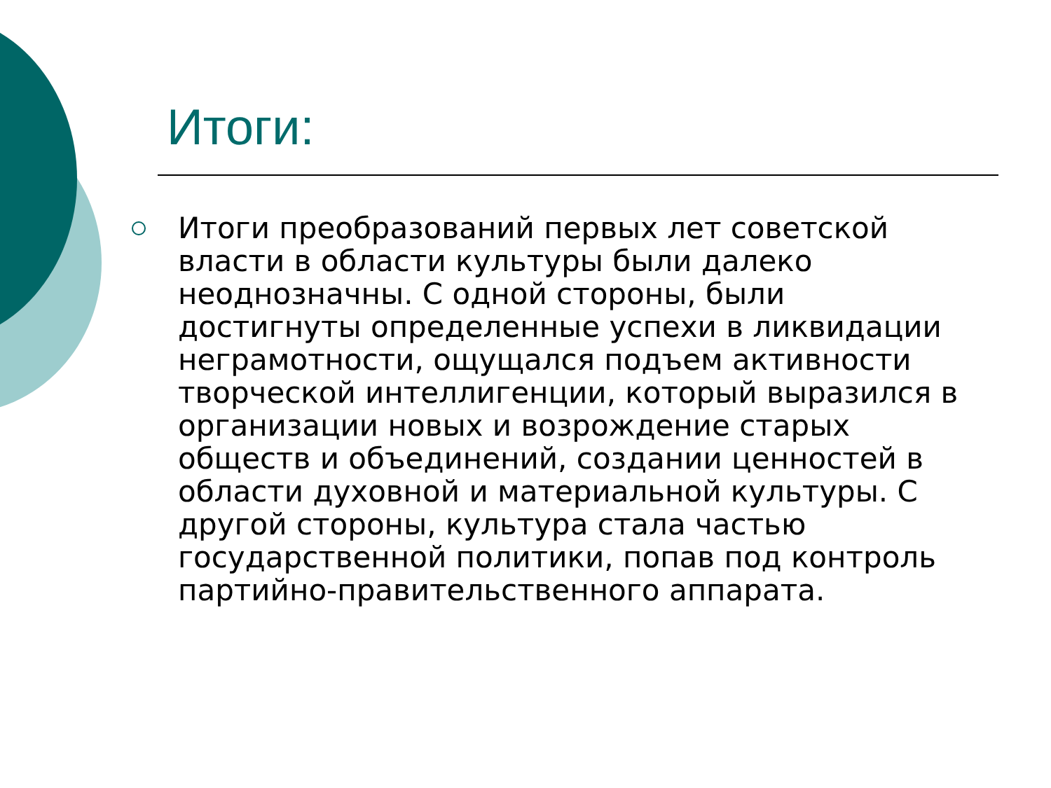Итоги:
Итоги преобразований первых лет советской
власти в области культуры были далеко
неоднозначны. С одной стороны, были
достигнуты определенные успехи в ликвидации
неграмотности, ощущался подъем активности
творческой интеллигенции, который выразился в
организации новых и возрождение старых
обществ и объединений, создании ценностей в
области духовной и материальной культуры. С
другой стороны, культура стала частью
государственной политики, попав под контроль
партийно-правительственного аппарата.